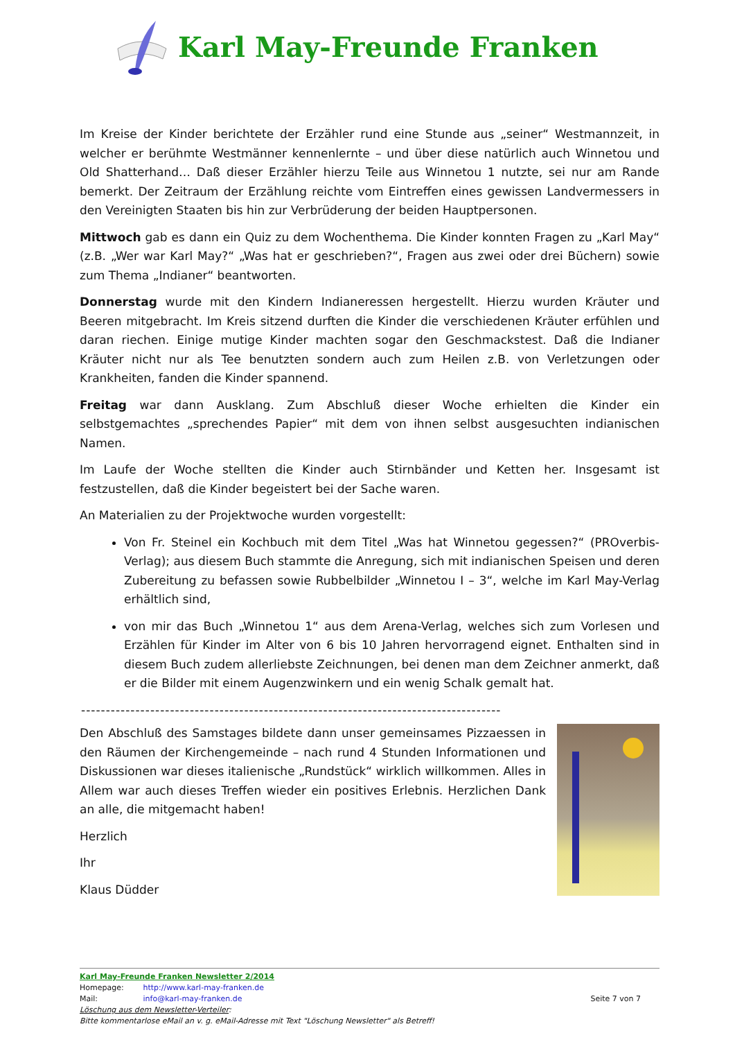Karl May-Freunde Franken
Im Kreise der Kinder berichtete der Erzähler rund eine Stunde aus „seiner“ Westmannzeit, in welcher er berühmte Westmänner kennenlernte – und über diese natürlich auch Winnetou und Old Shatterhand… Daß dieser Erzähler hierzu Teile aus Winnetou 1 nutzte, sei nur am Rande bemerkt. Der Zeitraum der Erzählung reichte vom Eintreffen eines gewissen Landvermessers in den Vereinigten Staaten bis hin zur Verbrüderung der beiden Hauptpersonen.
Mittwoch gab es dann ein Quiz zu dem Wochenthema. Die Kinder konnten Fragen zu „Karl May“ (z.B. „Wer war Karl May?“ „Was hat er geschrieben?“, Fragen aus zwei oder drei Büchern) sowie zum Thema „Indianer“ beantworten.
Donnerstag wurde mit den Kindern Indianeressen hergestellt. Hierzu wurden Kräuter und Beeren mitgebracht. Im Kreis sitzend durften die Kinder die verschiedenen Kräuter erfühlen und daran riechen. Einige mutige Kinder machten sogar den Geschmackstest. Daß die Indianer Kräuter nicht nur als Tee benutzten sondern auch zum Heilen z.B. von Verletzungen oder Krankheiten, fanden die Kinder spannend.
Freitag war dann Ausklang. Zum Abschluß dieser Woche erhielten die Kinder ein selbstgemachtes „sprechendes Papier“ mit dem von ihnen selbst ausgesuchten indianischen Namen.
Im Laufe der Woche stellten die Kinder auch Stirnbänder und Ketten her. Insgesamt ist festzustellen, daß die Kinder begeistert bei der Sache waren.
An Materialien zu der Projektwoche wurden vorgestellt:
Von Fr. Steinel ein Kochbuch mit dem Titel „Was hat Winnetou gegessen?“ (PROverbis-Verlag); aus diesem Buch stammte die Anregung, sich mit indianischen Speisen und deren Zubereitung zu befassen sowie Rubbelbilder „Winnetou I – 3“, welche im Karl May-Verlag erhältlich sind,
von mir das Buch „Winnetou 1“ aus dem Arena-Verlag, welches sich zum Vorlesen und Erzählen für Kinder im Alter von 6 bis 10 Jahren hervorragend eignet. Enthalten sind in diesem Buch zudem allerliebste Zeichnungen, bei denen man dem Zeichner anmerkt, daß er die Bilder mit einem Augenzwinkern und ein wenig Schalk gemalt hat.
-------------------------------------------------------------------------------------
Den Abschluß des Samstages bildete dann unser gemeinsames Pizzaessen in den Räumen der Kirchengemeinde – nach rund 4 Stunden Informationen und Diskussionen war dieses italienische „Rundstück“ wirklich willkommen. Alles in Allem war auch dieses Treffen wieder ein positives Erlebnis. Herzlichen Dank an alle, die mitgemacht haben!
Herzlich
Ihr
Klaus Düdder
Karl May-Freunde Franken Newsletter 2/2014
Homepage: http://www.karl-may-franken.de
Mail: info@karl-may-franken.de Seite 7 von 7
Löschung aus dem Newsletter-Verteiler:
Bitte kommentarlose eMail an v. g. eMail-Adresse mit Text "Löschung Newsletter" als Betreff!